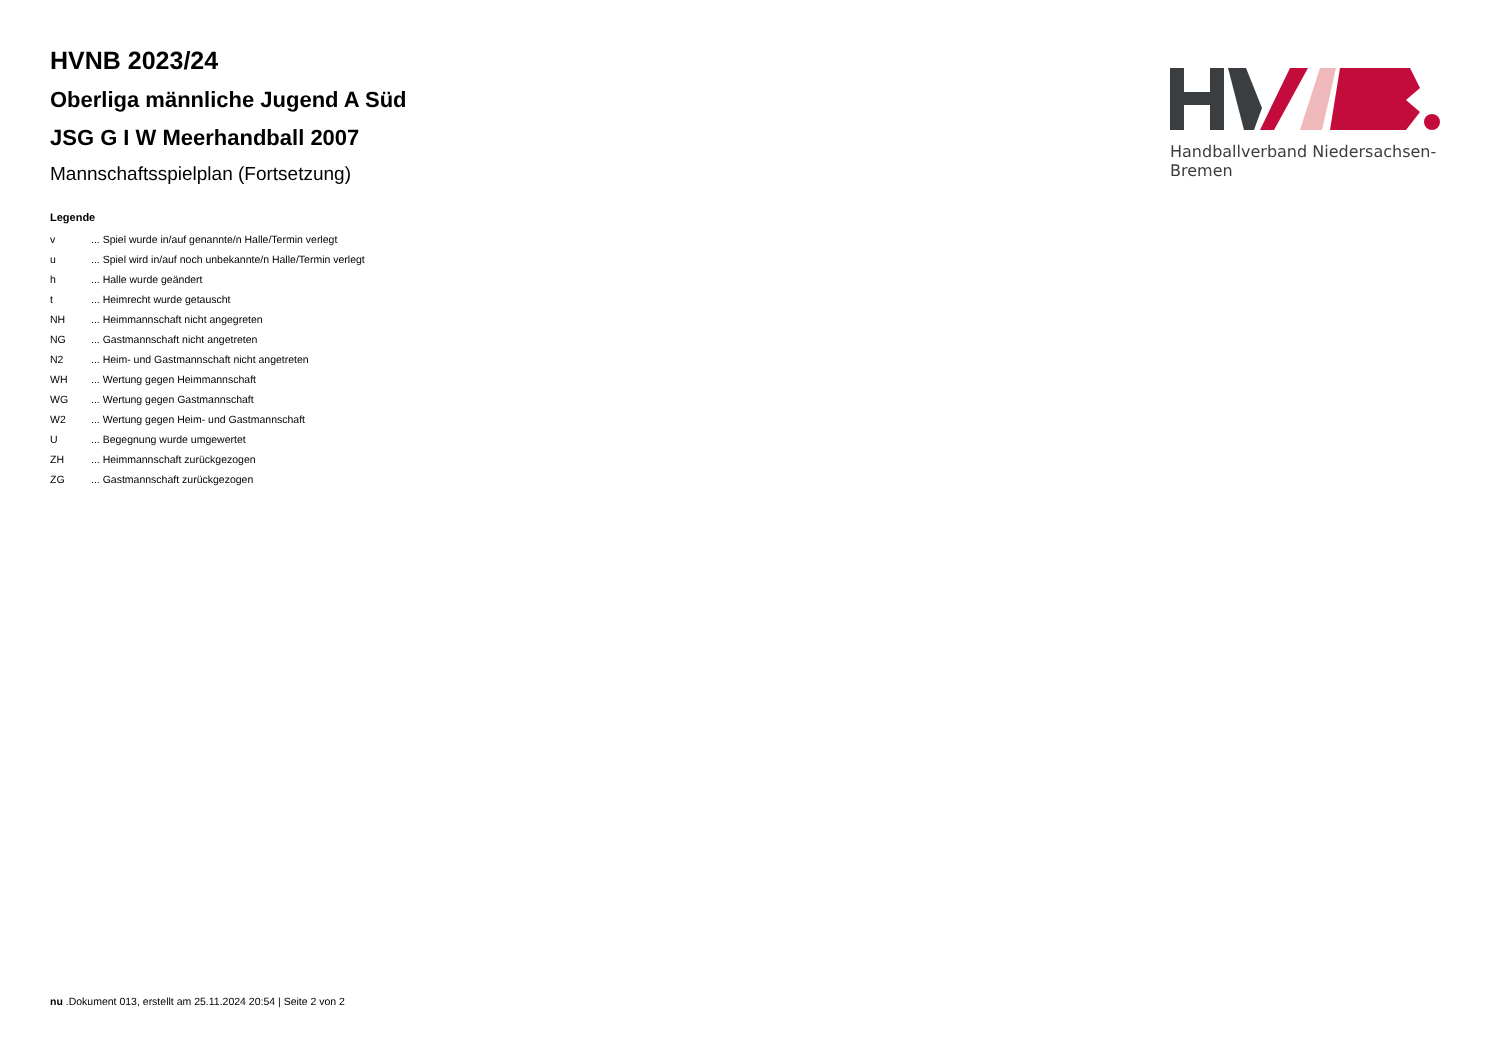HVNB 2023/24
Oberliga männliche Jugend A Süd
JSG G I W Meerhandball 2007
Mannschaftsspielplan (Fortsetzung)
Legende
| v | ... Spiel wurde in/auf genannte/n Halle/Termin verlegt |
| u | ... Spiel wird in/auf noch unbekannte/n Halle/Termin verlegt |
| h | ... Halle wurde geändert |
| t | ... Heimrecht wurde getauscht |
| NH | ... Heimmannschaft nicht angegreten |
| NG | ... Gastmannschaft nicht angetreten |
| N2 | ... Heim- und Gastmannschaft nicht angetreten |
| WH | ... Wertung gegen Heimmannschaft |
| WG | ... Wertung gegen Gastmannschaft |
| W2 | ... Wertung gegen Heim- und Gastmannschaft |
| U | ... Begegnung wurde umgewertet |
| ZH | ... Heimmannschaft zurückgezogen |
| ZG | ... Gastmannschaft zurückgezogen |
Handballverband Niedersachsen-Bremen
nu .Dokument 013, erstellt am 25.11.2024 20:54 | Seite 2 von 2